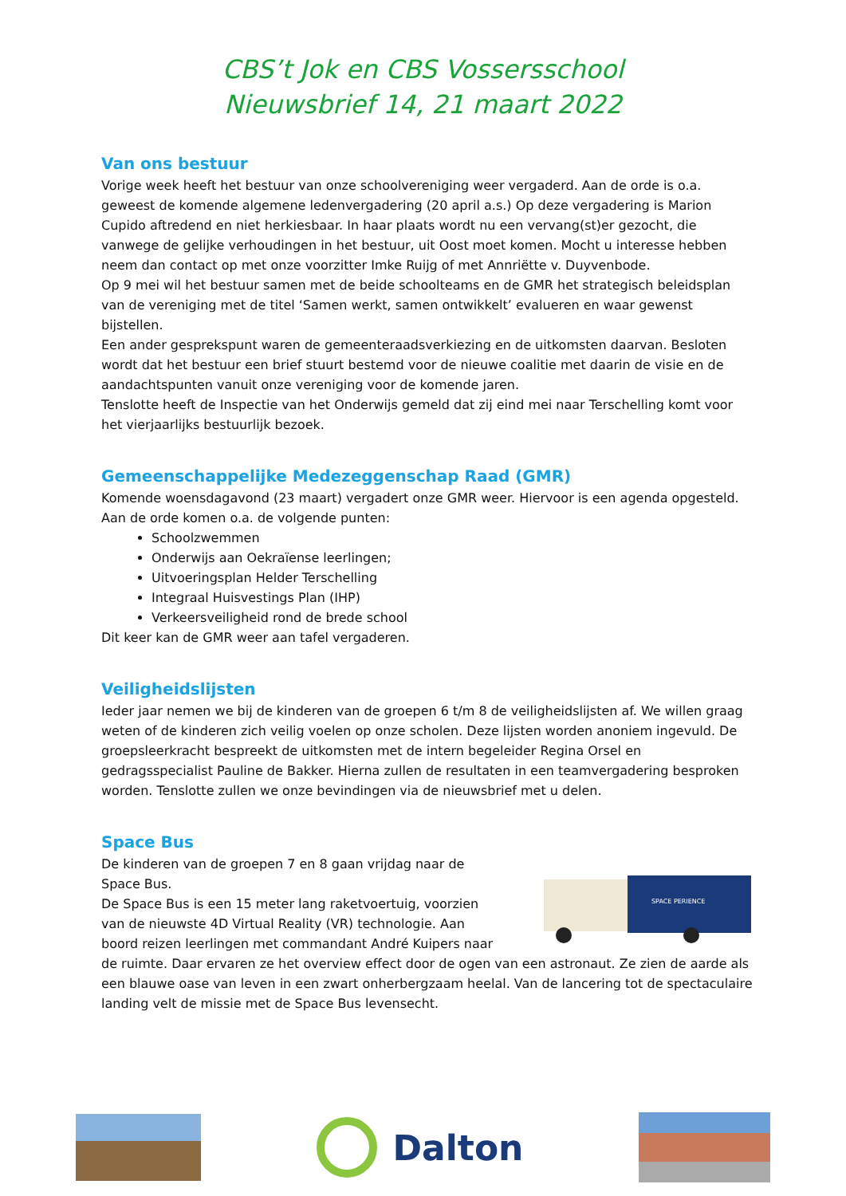CBS’t Jok en CBS Vossersschool
Nieuwsbrief 14, 21 maart 2022
Van ons bestuur
Vorige week heeft het bestuur van onze schoolvereniging weer vergaderd. Aan de orde is o.a. geweest de komende algemene ledenvergadering (20 april a.s.) Op deze vergadering is Marion Cupido aftredend en niet herkiesbaar. In haar plaats wordt nu een vervang(st)er gezocht, die vanwege de gelijke verhoudingen in het bestuur, uit Oost moet komen. Mocht u interesse hebben neem dan contact op met onze voorzitter Imke Ruijg of met Annriëtte v. Duyvenbode.
Op 9 mei wil het bestuur samen met de beide schoolteams en de GMR het strategisch beleidsplan van de vereniging met de titel ‘Samen werkt, samen ontwikkelt’ evalueren en waar gewenst bijstellen.
Een ander gesprekspunt waren de gemeenteraadsverkiezing en de uitkomsten daarvan. Besloten wordt dat het bestuur een brief stuurt bestemd voor de nieuwe coalitie met daarin de visie en de aandachtspunten vanuit onze vereniging voor de komende jaren.
Tenslotte heeft de Inspectie van het Onderwijs gemeld dat zij eind mei naar Terschelling komt voor het vierjaarlijks bestuurlijk bezoek.
Gemeenschappelijke Medezeggenschap Raad (GMR)
Komende woensdagavond (23 maart) vergadert onze GMR weer. Hiervoor is een agenda opgesteld. Aan de orde komen o.a. de volgende punten:
Schoolzwemmen
Onderwijs aan Oekraïense leerlingen;
Uitvoeringsplan Helder Terschelling
Integraal Huisvestings Plan (IHP)
Verkeersveiligheid rond de brede school
Dit keer kan de GMR weer aan tafel vergaderen.
Veiligheidslijsten
Ieder jaar nemen we bij de kinderen van de groepen 6 t/m 8 de veiligheidslijsten af. We willen graag weten of de kinderen zich veilig voelen op onze scholen. Deze lijsten worden anoniem ingevuld. De groepsleerkracht bespreekt de uitkomsten met de intern begeleider Regina Orsel en gedragsspecialist Pauline de Bakker. Hierna zullen de resultaten in een teamvergadering besproken worden. Tenslotte zullen we onze bevindingen via de nieuwsbrief met u delen.
Space Bus
SPACE PERIENCE
De kinderen van de groepen 7 en 8 gaan vrijdag naar de Space Bus.
De Space Bus is een 15 meter lang raketvoertuig, voorzien van de nieuwste 4D Virtual Reality (VR) technologie. Aan boord reizen leerlingen met commandant André Kuipers naar de ruimte. Daar ervaren ze het overview effect door de ogen van een astronaut. Ze zien de aarde als een blauwe oase van leven in een zwart onherbergzaam heelal. Van de lancering tot de spectaculaire landing velt de missie met de Space Bus levensecht.
Dalton